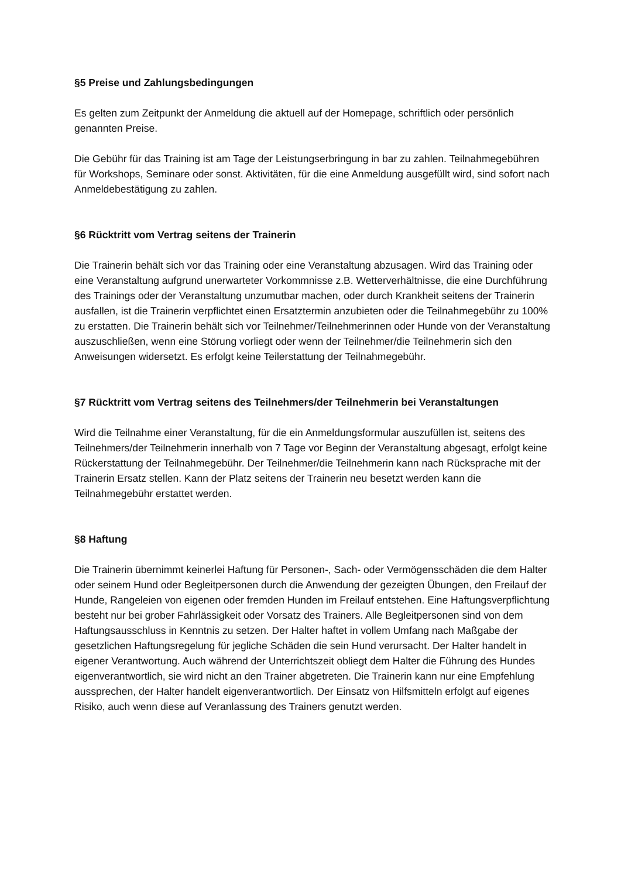§5 Preise und Zahlungsbedingungen
Es gelten zum Zeitpunkt der Anmeldung die aktuell auf der Homepage, schriftlich oder persönlich genannten Preise.
Die Gebühr für das Training ist am Tage der Leistungserbringung in bar zu zahlen. Teilnahmegebühren für Workshops, Seminare oder sonst. Aktivitäten, für die eine Anmeldung ausgefüllt wird, sind sofort nach Anmeldebestätigung zu zahlen.
§6 Rücktritt vom Vertrag seitens der Trainerin
Die Trainerin behält sich vor das Training oder eine Veranstaltung abzusagen. Wird das Training oder eine Veranstaltung aufgrund unerwarteter Vorkommnisse z.B. Wetterverhältnisse, die eine Durchführung des Trainings oder der Veranstaltung unzumutbar machen, oder durch Krankheit seitens der Trainerin ausfallen, ist die Trainerin verpflichtet einen Ersatztermin anzubieten oder die Teilnahmegebühr zu 100% zu erstatten. Die Trainerin behält sich vor Teilnehmer/Teilnehmerinnen oder Hunde von der Veranstaltung auszuschließen, wenn eine Störung vorliegt oder wenn der Teilnehmer/die Teilnehmerin sich den Anweisungen widersetzt. Es erfolgt keine Teilerstattung der Teilnahmegebühr.
§7 Rücktritt vom Vertrag seitens des Teilnehmers/der Teilnehmerin bei Veranstaltungen
Wird die Teilnahme einer Veranstaltung, für die ein Anmeldungsformular auszufüllen ist, seitens des Teilnehmers/der Teilnehmerin innerhalb von 7 Tage vor Beginn der Veranstaltung abgesagt, erfolgt keine Rückerstattung der Teilnahmegebühr. Der Teilnehmer/die Teilnehmerin kann nach Rücksprache mit der Trainerin Ersatz stellen. Kann der Platz seitens der Trainerin neu besetzt werden kann die Teilnahmegebühr erstattet werden.
§8 Haftung
Die Trainerin übernimmt keinerlei Haftung für Personen-, Sach- oder Vermögensschäden die dem Halter oder seinem Hund oder Begleitpersonen durch die Anwendung der gezeigten Übungen, den Freilauf der Hunde, Rangeleien von eigenen oder fremden Hunden im Freilauf entstehen. Eine Haftungsverpflichtung besteht nur bei grober Fahrlässigkeit oder Vorsatz des Trainers. Alle Begleitpersonen sind von dem Haftungsausschluss in Kenntnis zu setzen. Der Halter haftet in vollem Umfang nach Maßgabe der gesetzlichen Haftungsregelung für jegliche Schäden die sein Hund verursacht. Der Halter handelt in eigener Verantwortung. Auch während der Unterrichtszeit obliegt dem Halter die Führung des Hundes eigenverantwortlich, sie wird nicht an den Trainer abgetreten. Die Trainerin kann nur eine Empfehlung aussprechen, der Halter handelt eigenverantwortlich. Der Einsatz von Hilfsmitteln erfolgt auf eigenes Risiko, auch wenn diese auf Veranlassung des Trainers genutzt werden.